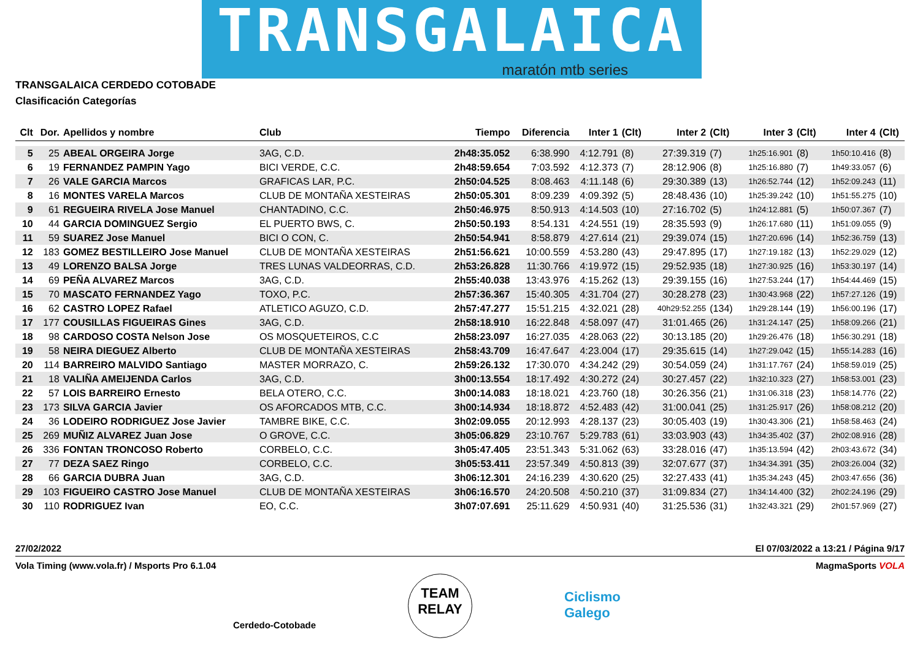TRANSGALAICA
maratón mtb series
TRANSGALAICA CERDEDO COTOBADE
Clasificación Categorías
| Clt | Dor. | Apellidos y nombre | Club | Tiempo | Diferencia | Inter 1 | (Clt) | Inter 2 | (Clt) | Inter 3 | (Clt) | Inter 4 | (Clt) |
| --- | --- | --- | --- | --- | --- | --- | --- | --- | --- | --- | --- | --- | --- |
| 5 | 25 | ABEAL ORGEIRA Jorge | 3AG, C.D. | 2h48:35.052 | 6:38.990 | 4:12.791 | (8) | 27:39.319 | (7) | 1h25:16.901 | (8) | 1h50:10.416 | (8) |
| 6 | 19 | FERNANDEZ PAMPIN Yago | BICI VERDE, C.C. | 2h48:59.654 | 7:03.592 | 4:12.373 | (7) | 28:12.906 | (8) | 1h25:16.880 | (7) | 1h49:33.057 | (6) |
| 7 | 26 | VALE GARCIA Marcos | GRAFICAS LAR, P.C. | 2h50:04.525 | 8:08.463 | 4:11.148 | (6) | 29:30.389 | (13) | 1h26:52.744 | (12) | 1h52:09.243 | (11) |
| 8 | 16 | MONTES VARELA Marcos | CLUB DE MONTAÑA XESTEIRAS | 2h50:05.301 | 8:09.239 | 4:09.392 | (5) | 28:48.436 | (10) | 1h25:39.242 | (10) | 1h51:55.275 | (10) |
| 9 | 61 | REGUEIRA RIVELA Jose Manuel | CHANTADINO, C.C. | 2h50:46.975 | 8:50.913 | 4:14.503 | (10) | 27:16.702 | (5) | 1h24:12.881 | (5) | 1h50:07.367 | (7) |
| 10 | 44 | GARCIA DOMINGUEZ Sergio | EL PUERTO BWS, C. | 2h50:50.193 | 8:54.131 | 4:24.551 | (19) | 28:35.593 | (9) | 1h26:17.680 | (11) | 1h51:09.055 | (9) |
| 11 | 59 | SUAREZ Jose Manuel | BICI O CON, C. | 2h50:54.941 | 8:58.879 | 4:27.614 | (21) | 29:39.074 | (15) | 1h27:20.696 | (14) | 1h52:36.759 | (13) |
| 12 | 183 | GOMEZ BESTILLEIRO Jose Manuel | CLUB DE MONTAÑA XESTEIRAS | 2h51:56.621 | 10:00.559 | 4:53.280 | (43) | 29:47.895 | (17) | 1h27:19.182 | (13) | 1h52:29.029 | (12) |
| 13 | 49 | LORENZO BALSA Jorge | TRES LUNAS VALDEORRAS, C.D. | 2h53:26.828 | 11:30.766 | 4:19.972 | (15) | 29:52.935 | (18) | 1h27:30.925 | (16) | 1h53:30.197 | (14) |
| 14 | 69 | PEÑA ALVAREZ Marcos | 3AG, C.D. | 2h55:40.038 | 13:43.976 | 4:15.262 | (13) | 29:39.155 | (16) | 1h27:53.244 | (17) | 1h54:44.469 | (15) |
| 15 | 70 | MASCATO FERNANDEZ Yago | TOXO, P.C. | 2h57:36.367 | 15:40.305 | 4:31.704 | (27) | 30:28.278 | (23) | 1h30:43.968 | (22) | 1h57:27.126 | (19) |
| 16 | 62 | CASTRO LOPEZ Rafael | ATLETICO AGUZO, C.D. | 2h57:47.277 | 15:51.215 | 4:32.021 | (28) | 40h29:52.255 | (134) | 1h29:28.144 | (19) | 1h56:00.196 | (17) |
| 17 | 177 | COUSILLAS FIGUEIRAS Gines | 3AG, C.D. | 2h58:18.910 | 16:22.848 | 4:58.097 | (47) | 31:01.465 | (26) | 1h31:24.147 | (25) | 1h58:09.266 | (21) |
| 18 | 98 | CARDOSO COSTA Nelson Jose | OS MOSQUETEIROS, C.C | 2h58:23.097 | 16:27.035 | 4:28.063 | (22) | 30:13.185 | (20) | 1h29:26.476 | (18) | 1h56:30.291 | (18) |
| 19 | 58 | NEIRA DIEGUEZ Alberto | CLUB DE MONTAÑA XESTEIRAS | 2h58:43.709 | 16:47.647 | 4:23.004 | (17) | 29:35.615 | (14) | 1h27:29.042 | (15) | 1h55:14.283 | (16) |
| 20 | 114 | BARREIRO MALVIDO Santiago | MASTER MORRAZO, C. | 2h59:26.132 | 17:30.070 | 4:34.242 | (29) | 30:54.059 | (24) | 1h31:17.767 | (24) | 1h58:59.019 | (25) |
| 21 | 18 | VALIÑA AMEIJENDA Carlos | 3AG, C.D. | 3h00:13.554 | 18:17.492 | 4:30.272 | (24) | 30:27.457 | (22) | 1h32:10.323 | (27) | 1h58:53.001 | (23) |
| 22 | 57 | LOIS BARREIRO Ernesto | BELA OTERO, C.C. | 3h00:14.083 | 18:18.021 | 4:23.760 | (18) | 30:26.356 | (21) | 1h31:06.318 | (23) | 1h58:14.776 | (22) |
| 23 | 173 | SILVA GARCIA Javier | OS AFORCADOS MTB, C.C. | 3h00:14.934 | 18:18.872 | 4:52.483 | (42) | 31:00.041 | (25) | 1h31:25.917 | (26) | 1h58:08.212 | (20) |
| 24 | 36 | LODEIRO RODRIGUEZ Jose Javier | TAMBRE BIKE, C.C. | 3h02:09.055 | 20:12.993 | 4:28.137 | (23) | 30:05.403 | (19) | 1h30:43.306 | (21) | 1h58:58.463 | (24) |
| 25 | 269 | MUÑIZ ALVAREZ Juan Jose | O GROVE, C.C. | 3h05:06.829 | 23:10.767 | 5:29.783 | (61) | 33:03.903 | (43) | 1h34:35.402 | (37) | 2h02:08.916 | (28) |
| 26 | 336 | FONTAN TRONCOSO Roberto | CORBELO, C.C. | 3h05:47.405 | 23:51.343 | 5:31.062 | (63) | 33:28.016 | (47) | 1h35:13.594 | (42) | 2h03:43.672 | (34) |
| 27 | 77 | DEZA SAEZ Ringo | CORBELO, C.C. | 3h05:53.411 | 23:57.349 | 4:50.813 | (39) | 32:07.677 | (37) | 1h34:34.391 | (35) | 2h03:26.004 | (32) |
| 28 | 66 | GARCIA DUBRA Juan | 3AG, C.D. | 3h06:12.301 | 24:16.239 | 4:30.620 | (25) | 32:27.433 | (41) | 1h35:34.243 | (45) | 2h03:47.656 | (36) |
| 29 | 103 | FIGUEIRO CASTRO Jose Manuel | CLUB DE MONTAÑA XESTEIRAS | 3h06:16.570 | 24:20.508 | 4:50.210 | (37) | 31:09.834 | (27) | 1h34:14.400 | (32) | 2h02:24.196 | (29) |
| 30 | 110 | RODRIGUEZ Ivan | EO, C.C. | 3h07:07.691 | 25:11.629 | 4:50.931 | (40) | 31:25.536 | (31) | 1h32:43.321 | (29) | 2h01:57.969 | (27) |
27/02/2022 El 07/03/2022 a 13:21 / Página 9/17
Vola Timing (www.vola.fr) / Msports Pro 6.1.04 MagmaSports VOLA
Cerdedo-Cotobade
TEAM
RELAY
Ciclismo
Galego